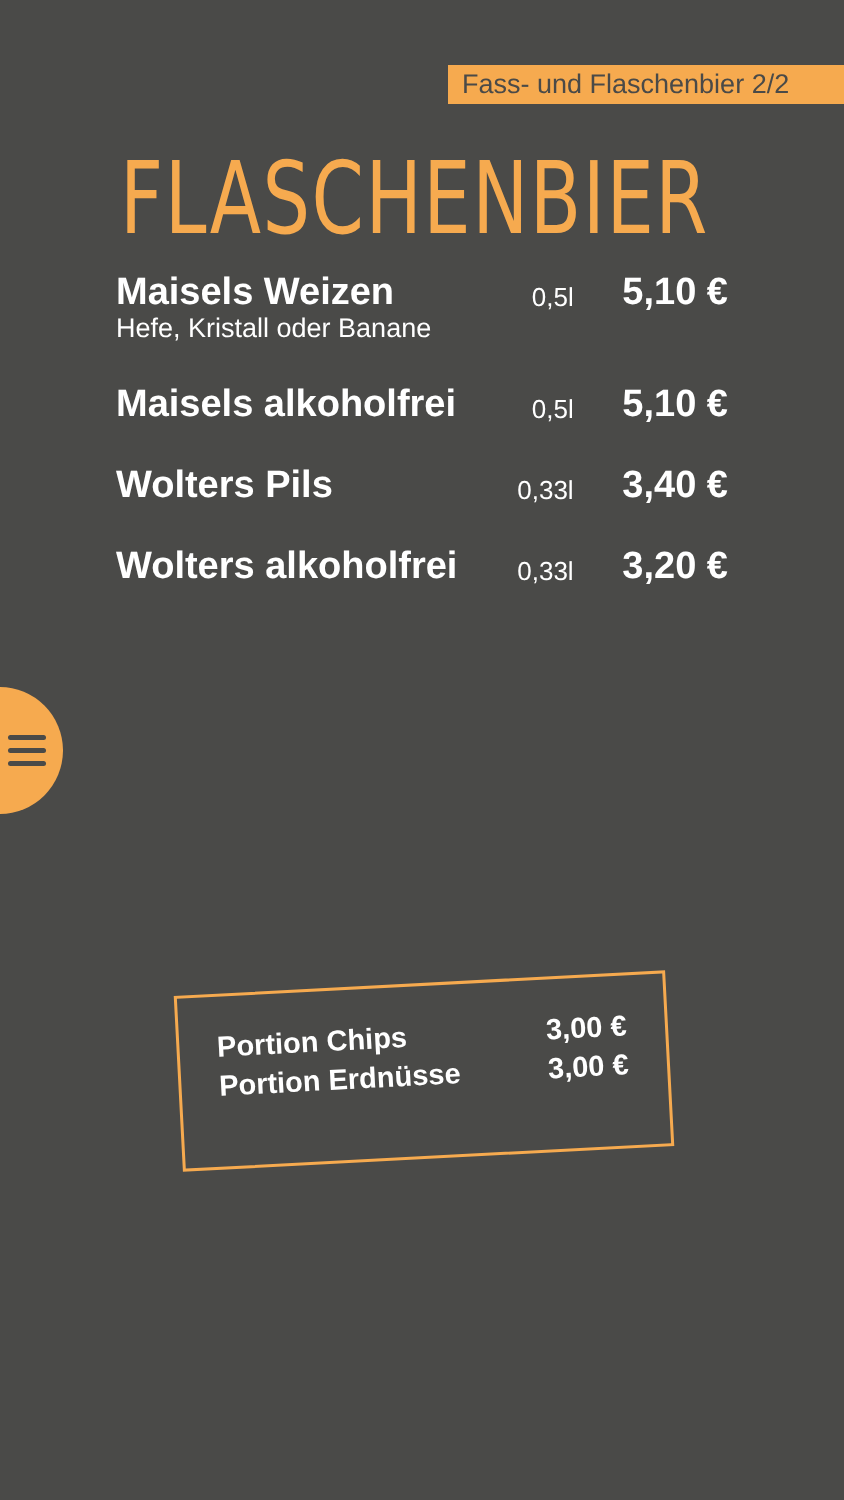Fass- und Flaschenbier 2/2
FLASCHENBIER
| Maisels Weizen Hefe, Kristall oder Banane | 0,5l | 5,10 € |
| Maisels alkoholfrei | 0,5l | 5,10 € |
| Wolters Pils | 0,33l | 3,40 € |
| Wolters alkoholfrei | 0,33l | 3,20 € |
Portion Chips 3,00 €
Portion Erdnüsse 3,00 €